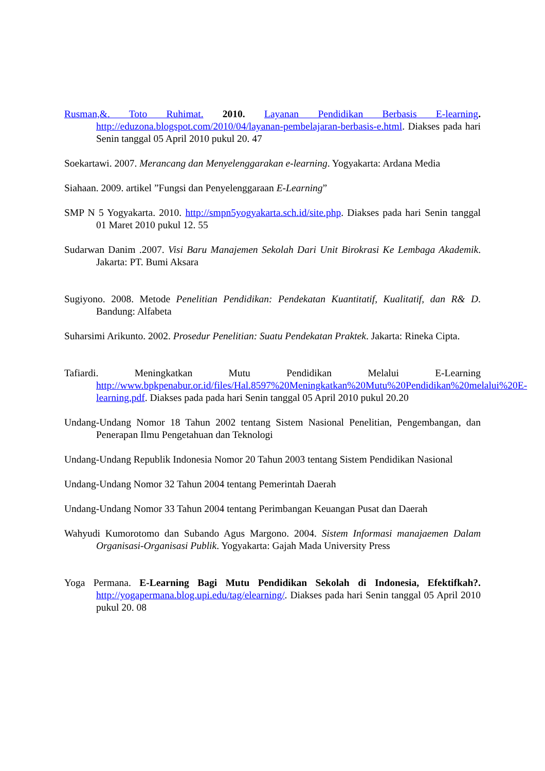Rusman,&. Toto Ruhimat. 2010. Layanan Pendidikan Berbasis E-learning. http://eduzona.blogspot.com/2010/04/layanan-pembelajaran-berbasis-e.html. Diakses pada hari Senin tanggal 05 April 2010 pukul 20. 47
Soekartawi. 2007. Merancang dan Menyelenggarakan e-learning. Yogyakarta: Ardana Media
Siahaan. 2009. artikel ”Fungsi dan Penyelenggaraan E-Learning”
SMP N 5 Yogyakarta. 2010. http://smpn5yogyakarta.sch.id/site.php. Diakses pada hari Senin tanggal 01 Maret 2010 pukul 12. 55
Sudarwan Danim .2007. Visi Baru Manajemen Sekolah Dari Unit Birokrasi Ke Lembaga Akademik. Jakarta: PT. Bumi Aksara
Sugiyono. 2008. Metode Penelitian Pendidikan: Pendekatan Kuantitatif, Kualitatif, dan R& D. Bandung: Alfabeta
Suharsimi Arikunto. 2002. Prosedur Penelitian: Suatu Pendekatan Praktek. Jakarta: Rineka Cipta.
Tafiardi. Meningkatkan Mutu Pendidikan Melalui E-Learning http://www.bpkpenabur.or.id/files/Hal.8597%20Meningkatkan%20Mutu%20Pendidikan%20melalui%20E-learning.pdf. Diakses pada pada hari Senin tanggal 05 April 2010 pukul 20.20
Undang-Undang Nomor 18 Tahun 2002 tentang Sistem Nasional Penelitian, Pengembangan, dan Penerapan Ilmu Pengetahuan dan Teknologi
Undang-Undang Republik Indonesia Nomor 20 Tahun 2003 tentang Sistem Pendidikan Nasional
Undang-Undang Nomor 32 Tahun 2004 tentang Pemerintah Daerah
Undang-Undang Nomor 33 Tahun 2004 tentang Perimbangan Keuangan Pusat dan Daerah
Wahyudi Kumorotomo dan Subando Agus Margono. 2004. Sistem Informasi manajaemen Dalam Organisasi-Organisasi Publik. Yogyakarta: Gajah Mada University Press
Yoga Permana. E-Learning Bagi Mutu Pendidikan Sekolah di Indonesia, Efektifkah?. http://yogapermana.blog.upi.edu/tag/elearning/. Diakses pada hari Senin tanggal 05 April 2010 pukul 20. 08